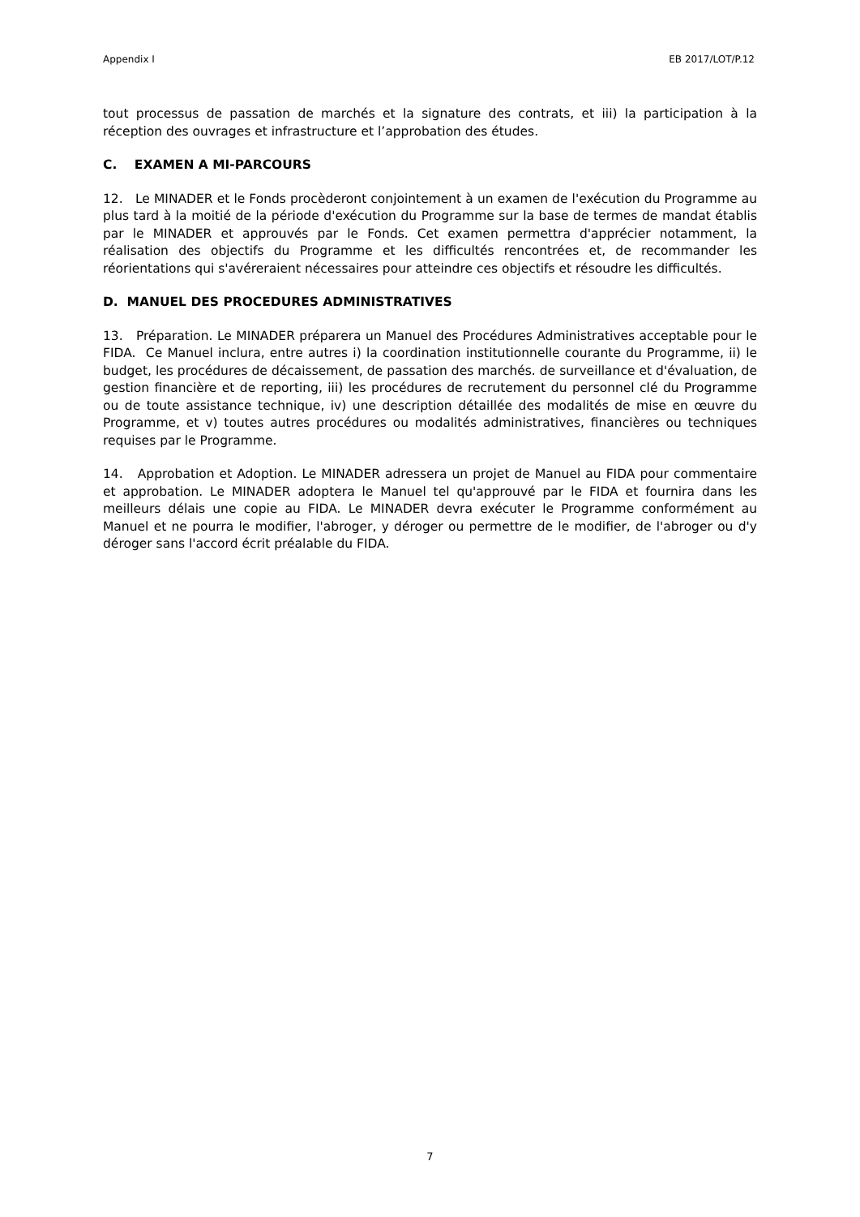Appendix I EB 2017/LOT/P.12
tout processus de passation de marchés et la signature des contrats, et iii) la participation à la réception des ouvrages et infrastructure et l’approbation des études.
C. EXAMEN A MI-PARCOURS
12. Le MINADER et le Fonds procèderont conjointement à un examen de l'exécution du Programme au plus tard à la moitié de la période d'exécution du Programme sur la base de termes de mandat établis par le MINADER et approuvés par le Fonds. Cet examen permettra d'apprécier notamment, la réalisation des objectifs du Programme et les difficultés rencontrées et, de recommander les réorientations qui s'avéreraient nécessaires pour atteindre ces objectifs et résoudre les difficultés.
D. MANUEL DES PROCEDURES ADMINISTRATIVES
13. Préparation. Le MINADER préparera un Manuel des Procédures Administratives acceptable pour le FIDA. Ce Manuel inclura, entre autres i) la coordination institutionnelle courante du Programme, ii) le budget, les procédures de décaissement, de passation des marchés. de surveillance et d'évaluation, de gestion financière et de reporting, iii) les procédures de recrutement du personnel clé du Programme ou de toute assistance technique, iv) une description détaillée des modalités de mise en œuvre du Programme, et v) toutes autres procédures ou modalités administratives, financières ou techniques requises par le Programme.
14. Approbation et Adoption. Le MINADER adressera un projet de Manuel au FIDA pour commentaire et approbation. Le MINADER adoptera le Manuel tel qu'approuvé par le FIDA et fournira dans les meilleurs délais une copie au FIDA. Le MINADER devra exécuter le Programme conformément au Manuel et ne pourra le modifier, l'abroger, y déroger ou permettre de le modifier, de l'abroger ou d'y déroger sans l'accord écrit préalable du FIDA.
7